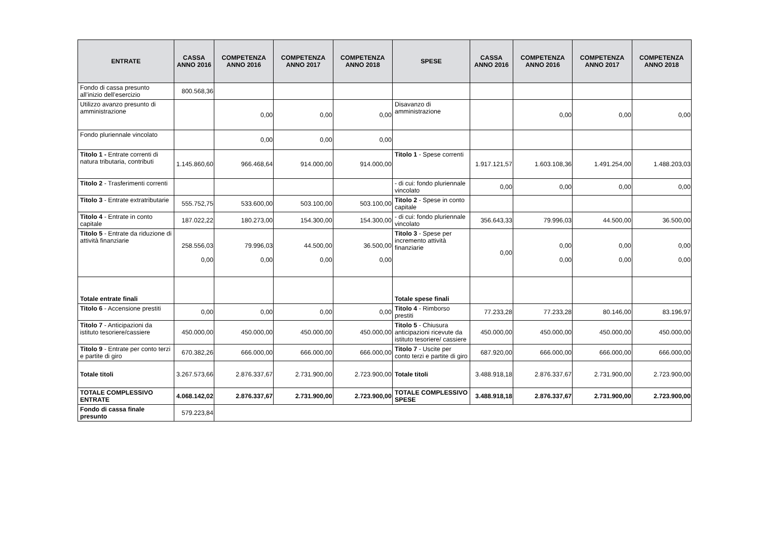| ENTRATE | CASSA ANNO 2016 | COMPETENZA ANNO 2016 | COMPETENZA ANNO 2017 | COMPETENZA ANNO 2018 | SPESE | CASSA ANNO 2016 | COMPETENZA ANNO 2016 | COMPETENZA ANNO 2017 | COMPETENZA ANNO 2018 |
| --- | --- | --- | --- | --- | --- | --- | --- | --- | --- |
| Fondo di cassa presunto all’inizio dell’esercizio | 800.568,36 | | | | | | | | |
| Utilizzo avanzo presunto di amministrazione | | 0,00 | 0,00 | 0,00 | Disavanzo di amministrazione | | 0,00 | 0,00 | 0,00 |
| Fondo pluriennale vincolato | | 0,00 | 0,00 | 0,00 | | | | | |
| Titolo 1 - Entrate correnti di natura tributaria, contributi | 1.145.860,60 | 966.468,64 | 914.000,00 | 914.000,00 | Titolo 1 - Spese correnti | 1.917.121,57 | 1.603.108,36 | 1.491.254,00 | 1.488.203,03 |
| Titolo 2 - Trasferimenti correnti | | | | | - di cui: fondo pluriennale vincolato | 0,00 | 0,00 | 0,00 | 0,00 |
| Titolo 3 - Entrate extratributarie | 555.752,75 | 533.600,00 | 503.100,00 | 503.100,00 | Titolo 2 - Spese in conto capitale | | | | |
| Titolo 4 - Entrate in conto capitale | 187.022,22 | 180.273,00 | 154.300,00 | 154.300,00 | - di cui: fondo pluriennale vincolato | 356.643,33 | 79.996,03 | 44.500,00 | 36.500,00 |
| Titolo 5 - Entrate da riduzione di attività finanziarie | 258.556,03 0,00 | 79.996,03 0,00 | 44.500,00 0,00 | 36.500,00 0,00 | Titolo 3 - Spese per incremento attività finanziarie | 0,00 | 0,00 0,00 | 0,00 0,00 | 0,00 0,00 |
| Totale entrate finali | | | | | Totale spese finali | | | | |
| Titolo 6 - Accensione prestiti | 0,00 | 0,00 | 0,00 | 0,00 | Titolo 4 - Rimborso prestiti | 77.233,28 | 77.233,28 | 80.146,00 | 83.196,97 |
| Titolo 7 - Anticipazioni da istituto tesoriere/cassiere | 450.000,00 | 450.000,00 | 450.000,00 | 450.000,00 | Titolo 5 - Chiusura anticipazioni ricevute da istituto tesoriere/ cassiere | 450.000,00 | 450.000,00 | 450.000,00 | 450.000,00 |
| Titolo 9 - Entrate per conto terzi e partite di giro | 670.382,26 | 666.000,00 | 666.000,00 | 666.000,00 | Titolo 7 - Uscite per conto terzi e partite di giro | 687.920,00 | 666.000,00 | 666.000,00 | 666.000,00 |
| Totale titoli | 3.267.573,66 | 2.876.337,67 | 2.731.900,00 | 2.723.900,00 | Totale titoli | 3.488.918,18 | 2.876.337,67 | 2.731.900,00 | 2.723.900,00 |
| TOTALE COMPLESSIVO ENTRATE | 4.068.142,02 | 2.876.337,67 | 2.731.900,00 | 2.723.900,00 | TOTALE COMPLESSIVO SPESE | 3.488.918,18 | 2.876.337,67 | 2.731.900,00 | 2.723.900,00 |
| Fondo di cassa finale presunto | 579.223,84 | | | | | | | | |